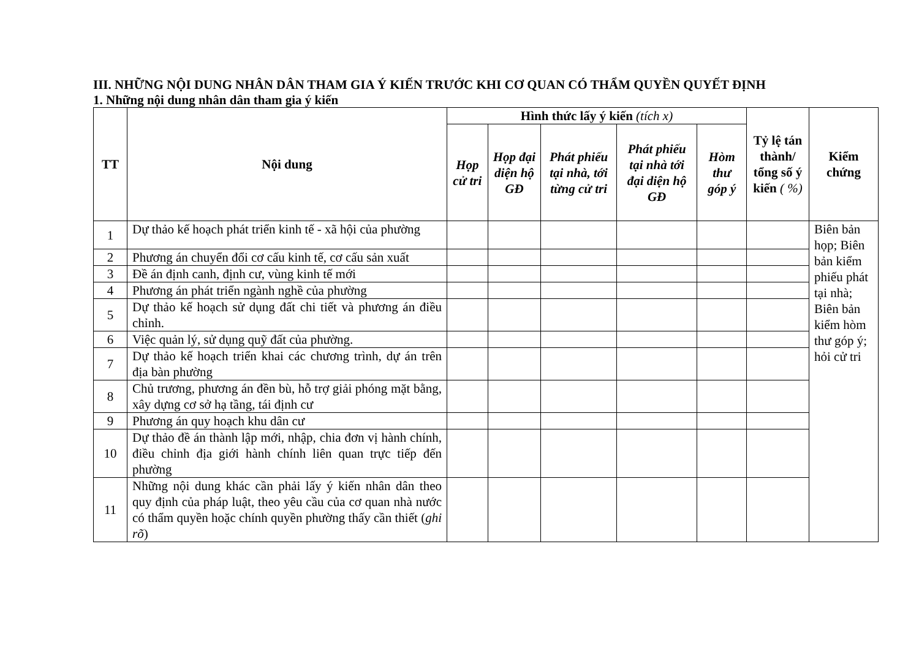III. NHỮNG NỘI DUNG NHÂN DÂN THAM GIA Ý KIẾN TRƯỚC KHI CƠ QUAN CÓ THẨM QUYỀN QUYẾT ĐỊNH
1. Những nội dung nhân dân tham gia ý kiến
| TT | Nội dung | Hình thức lấy ý kiến (tích x) | | | | | Tỷ lệ tán thành/ tổng số ý kiến ( %) | Kiểm chứng |
| --- | --- | --- | --- | --- | --- | --- | --- | --- |
| | | Họp cử tri | Họp đại diện hộ GĐ | Phát phiếu tại nhà, tới từng cử tri | Phát phiếu tại nhà tới đại diện hộ GĐ | Hòm thư góp ý | | |
| 1 | Dự thảo kế hoạch phát triển kinh tế - xã hội của phường | | | | | | | Biên bản họp; Biên bản kiểm phiếu phát tại nhà; Biên bản kiểm hòm thư góp ý; hỏi cử tri |
| 2 | Phương án chuyển đổi cơ cấu kinh tế, cơ cấu sản xuất | | | | | | | |
| 3 | Đề án định canh, định cư, vùng kinh tế mới | | | | | | | |
| 4 | Phương án phát triển ngành nghề của phường | | | | | | | |
| 5 | Dự thảo kế hoạch sử dụng đất chi tiết và phương án điều chỉnh. | | | | | | | |
| 6 | Việc quản lý, sử dụng quỹ đất của phường. | | | | | | | |
| 7 | Dự thảo kế hoạch triển khai các chương trình, dự án trên địa bàn phường | | | | | | | |
| 8 | Chủ trương, phương án đền bù, hỗ trợ giải phóng mặt bằng, xây dựng cơ sở hạ tầng, tái định cư | | | | | | | |
| 9 | Phương án quy hoạch khu dân cư | | | | | | | |
| 10 | Dự thảo đề án thành lập mới, nhập, chia đơn vị hành chính, điều chỉnh địa giới hành chính liên quan trực tiếp đến phường | | | | | | | |
| 11 | Những nội dung khác cần phải lấy ý kiến nhân dân theo quy định của pháp luật, theo yêu cầu của cơ quan nhà nước có thẩm quyền hoặc chính quyền phường thấy cần thiết ( ghi rõ ) | | | | | | | |